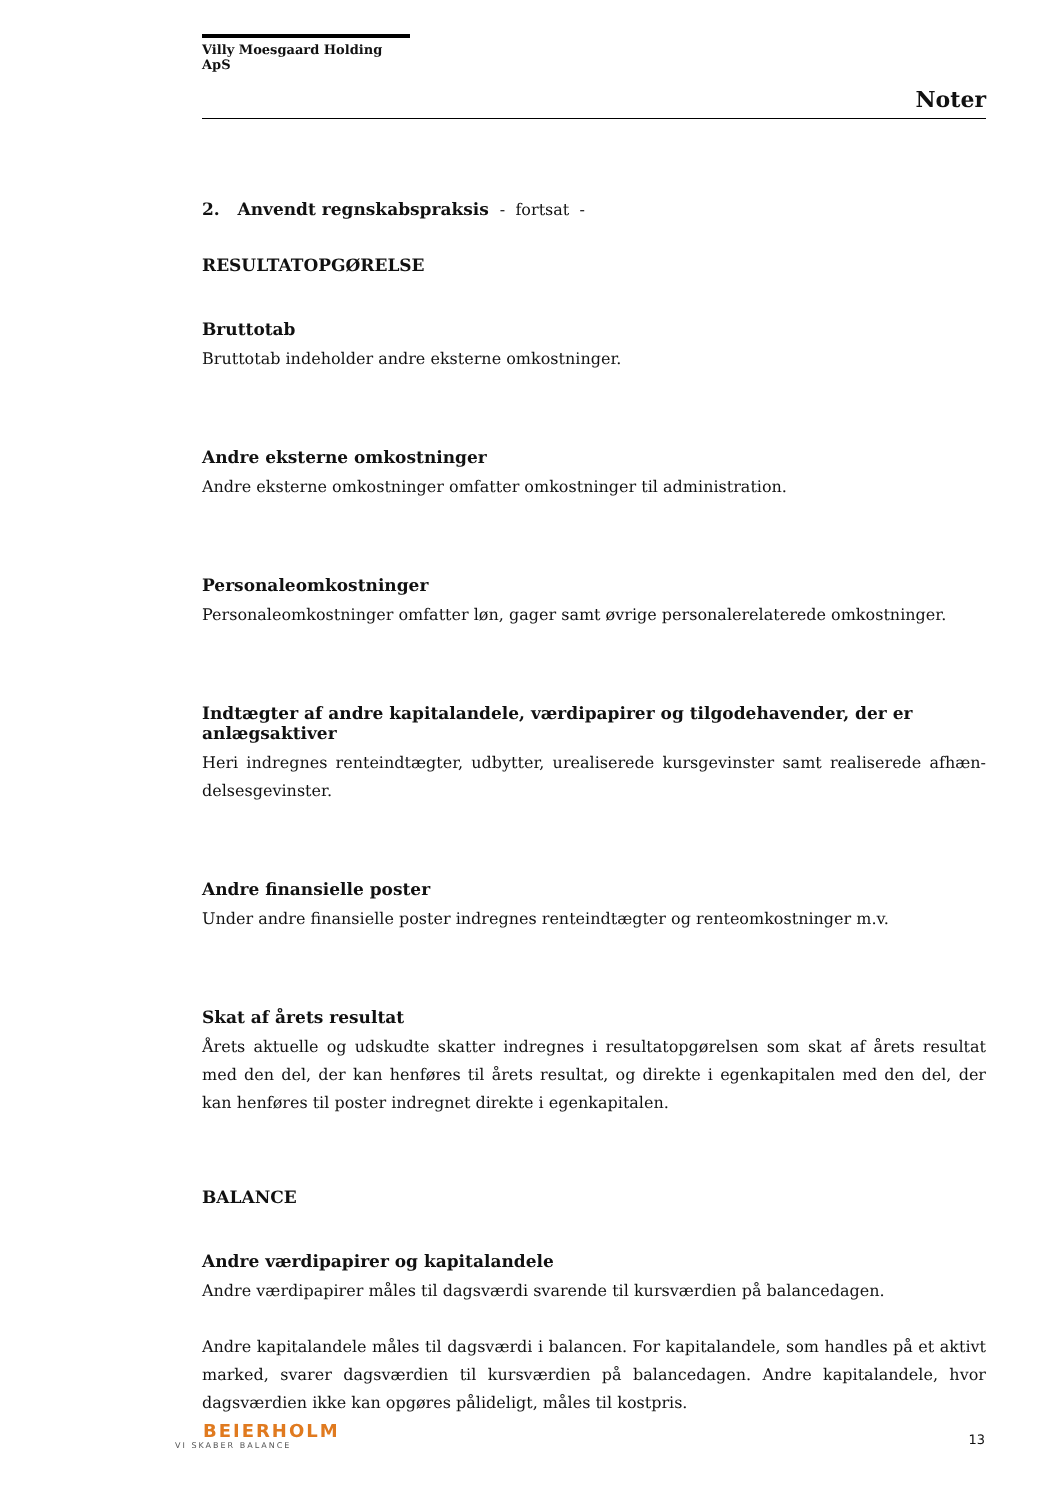Villy Moesgaard Holding ApS
Noter
2. Anvendt regnskabspraksis - fortsat -
RESULTATOPGØRELSE
Bruttotab
Bruttotab indeholder andre eksterne omkostninger.
Andre eksterne omkostninger
Andre eksterne omkostninger omfatter omkostninger til administration.
Personaleomkostninger
Personaleomkostninger omfatter løn, gager samt øvrige personalerelaterede omkostninger.
Indtægter af andre kapitalandele, værdipapirer og tilgodehavender, der er anlægsaktiver
Heri indregnes renteindtægter, udbytter, urealiserede kursgevinster samt realiserede afhæn-delsesgevinster.
Andre finansielle poster
Under andre finansielle poster indregnes renteindtægter og renteomkostninger m.v.
Skat af årets resultat
Årets aktuelle og udskudte skatter indregnes i resultatopgørelsen som skat af årets resultat med den del, der kan henføres til årets resultat, og direkte i egenkapitalen med den del, der kan henføres til poster indregnet direkte i egenkapitalen.
BALANCE
Andre værdipapirer og kapitalandele
Andre værdipapirer måles til dagsværdi svarende til kursværdien på balancedagen.
Andre kapitalandele måles til dagsværdi i balancen. For kapitalandele, som handles på et aktivt marked, svarer dagsværdien til kursværdien på balancedagen. Andre kapitalandele, hvor dagsværdien ikke kan opgøres pålideligt, måles til kostpris.
BEIERHOLM
VI SKABER BALANCE
13